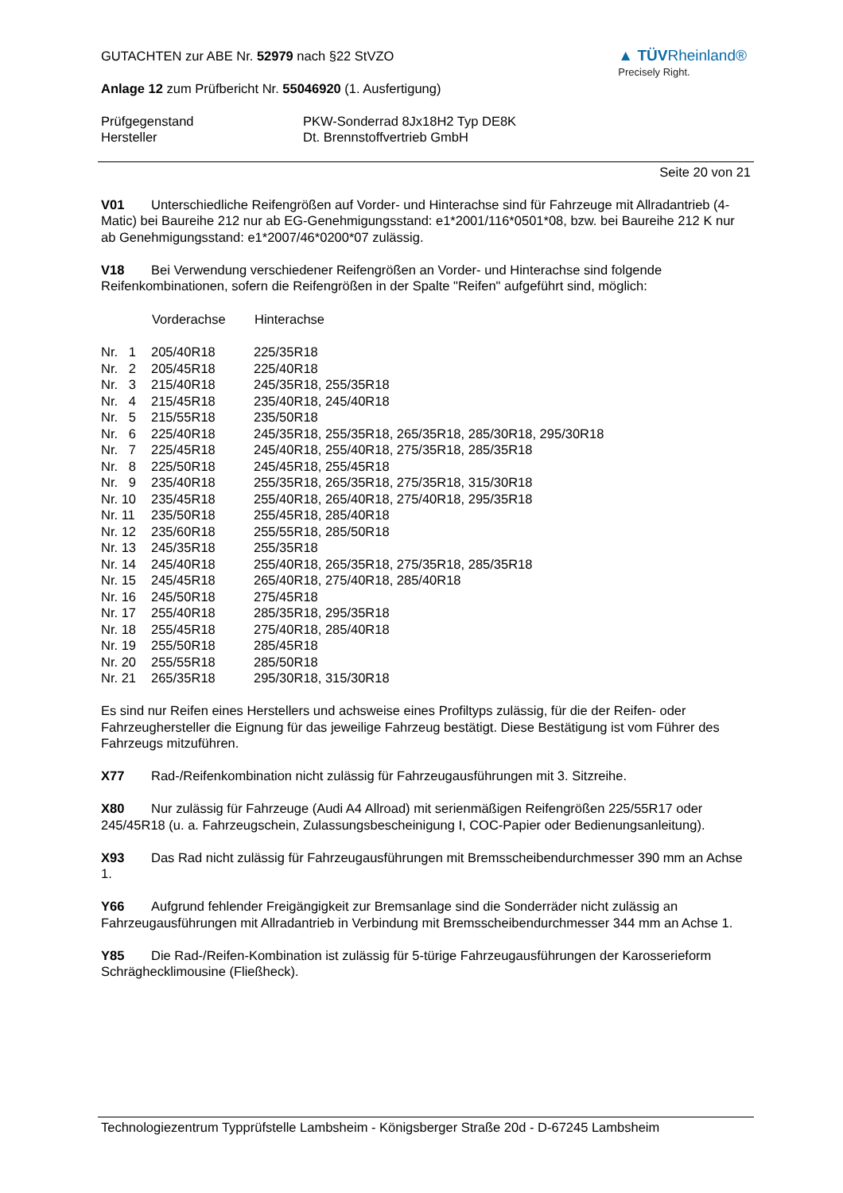GUTACHTEN zur ABE Nr. 52979 nach §22 StVZO
Anlage 12 zum Prüfbericht Nr. 55046920 (1. Ausfertigung)
▲ TÜVRheinland®
Precisely Right.
| Prüfgegenstand | PKW-Sonderrad 8Jx18H2 Typ DE8K |
| Hersteller | Dt. Brennstoffvertrieb GmbH |
Seite 20 von 21
V01 Unterschiedliche Reifengrößen auf Vorder- und Hinterachse sind für Fahrzeuge mit Allradantrieb (4-Matic) bei Baureihe 212 nur ab EG-Genehmigungsstand: e1*2001/116*0501*08, bzw. bei Baureihe 212 K nur ab Genehmigungsstand: e1*2007/46*0200*07 zulässig.
V18 Bei Verwendung verschiedener Reifengrößen an Vorder- und Hinterachse sind folgende Reifenkombinationen, sofern die Reifengrößen in der Spalte "Reifen" aufgeführt sind, möglich:
| | Vorderachse | Hinterachse |
| Nr. 1 | 205/40R18 | 225/35R18 |
| Nr. 2 | 205/45R18 | 225/40R18 |
| Nr. 3 | 215/40R18 | 245/35R18, 255/35R18 |
| Nr. 4 | 215/45R18 | 235/40R18, 245/40R18 |
| Nr. 5 | 215/55R18 | 235/50R18 |
| Nr. 6 | 225/40R18 | 245/35R18, 255/35R18, 265/35R18, 285/30R18, 295/30R18 |
| Nr. 7 | 225/45R18 | 245/40R18, 255/40R18, 275/35R18, 285/35R18 |
| Nr. 8 | 225/50R18 | 245/45R18, 255/45R18 |
| Nr. 9 | 235/40R18 | 255/35R18, 265/35R18, 275/35R18, 315/30R18 |
| Nr. 10 | 235/45R18 | 255/40R18, 265/40R18, 275/40R18, 295/35R18 |
| Nr. 11 | 235/50R18 | 255/45R18, 285/40R18 |
| Nr. 12 | 235/60R18 | 255/55R18, 285/50R18 |
| Nr. 13 | 245/35R18 | 255/35R18 |
| Nr. 14 | 245/40R18 | 255/40R18, 265/35R18, 275/35R18, 285/35R18 |
| Nr. 15 | 245/45R18 | 265/40R18, 275/40R18, 285/40R18 |
| Nr. 16 | 245/50R18 | 275/45R18 |
| Nr. 17 | 255/40R18 | 285/35R18, 295/35R18 |
| Nr. 18 | 255/45R18 | 275/40R18, 285/40R18 |
| Nr. 19 | 255/50R18 | 285/45R18 |
| Nr. 20 | 255/55R18 | 285/50R18 |
| Nr. 21 | 265/35R18 | 295/30R18, 315/30R18 |
Es sind nur Reifen eines Herstellers und achsweise eines Profiltyps zulässig, für die der Reifen- oder Fahrzeughersteller die Eignung für das jeweilige Fahrzeug bestätigt. Diese Bestätigung ist vom Führer des Fahrzeugs mitzuführen.
X77 Rad-/Reifenkombination nicht zulässig für Fahrzeugausführungen mit 3. Sitzreihe.
X80 Nur zulässig für Fahrzeuge (Audi A4 Allroad) mit serienmäßigen Reifengrößen 225/55R17 oder 245/45R18 (u. a. Fahrzeugschein, Zulassungsbescheinigung I, COC-Papier oder Bedienungsanleitung).
X93 Das Rad nicht zulässig für Fahrzeugausführungen mit Bremsscheibendurchmesser 390 mm an Achse 1.
Y66 Aufgrund fehlender Freigängigkeit zur Bremsanlage sind die Sonderräder nicht zulässig an Fahrzeugausführungen mit Allradantrieb in Verbindung mit Bremsscheibendurchmesser 344 mm an Achse 1.
Y85 Die Rad-/Reifen-Kombination ist zulässig für 5-türige Fahrzeugausführungen der Karosserieform Schräghecklimousine (Fließheck).
Technologiezentrum Typprüfstelle Lambsheim - Königsberger Straße 20d - D-67245 Lambsheim